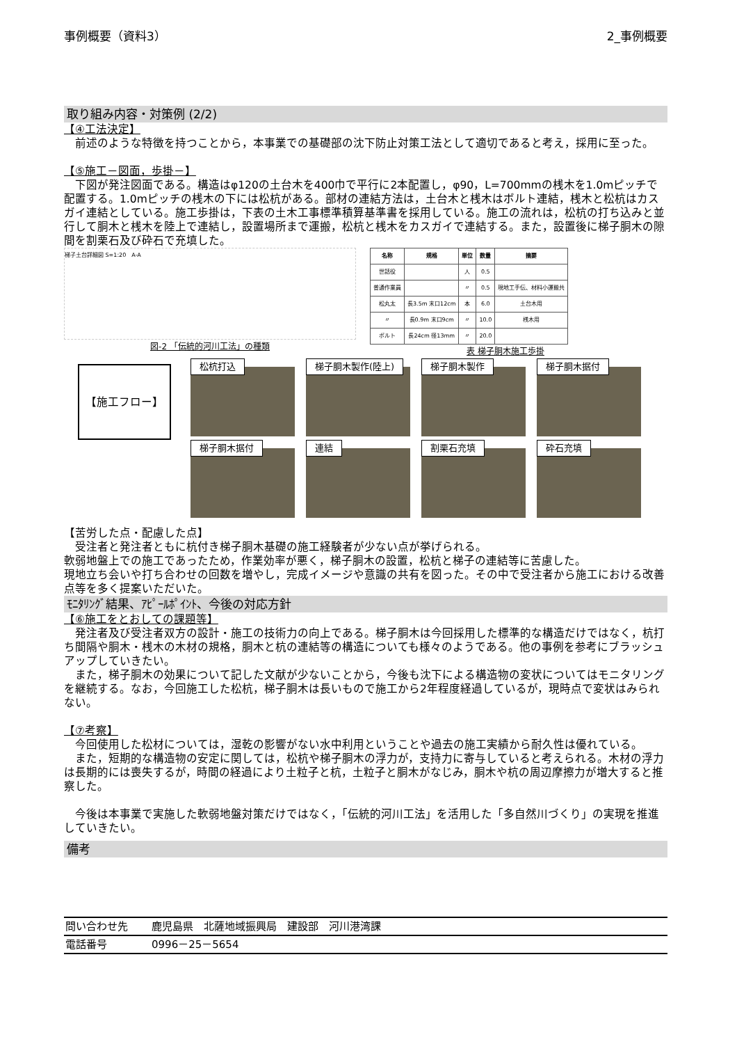事例概要（資料3） 2_事例概要
取り組み内容・対策例 (2/2)
【④工法決定】
　前述のような特徴を持つことから，本事業での基礎部の沈下防止対策工法として適切であると考え，採用に至った。
【⑤施工－図面，歩掛－】
　下図が発注図面である。構造はφ120の土台木を400巾で平行に2本配置し，φ90，L=700mmの桟木を1.0mピッチで配置する。1.0mピッチの桟木の下には松杭がある。部材の連結方法は，土台木と桟木はボルト連結，桟木と松杭はカスガイ連結としている。施工歩掛は，下表の土木工事標準積算基準書を採用している。施工の流れは，松杭の打ち込みと並行して胴木と桟木を陸上で連結し，設置場所まで運搬，松杭と桟木をカスガイで連結する。また，設置後に梯子胴木の隙間を割栗石及び砕石で充填した。
梯子土台詳細図 S=1:20　A-A
図-2 「伝統的河川工法」の種類
| 名称 | 規格 | 単位 | 数量 | 摘要 |
| --- | --- | --- | --- | --- |
| 世話役 | | 人 | 0.5 | |
| 普通作業員 | | 〃 | 0.5 | 現地工手伝、材料小運搬共 |
| 松丸太 | 長3.5m 末口12cm | 本 | 6.0 | 土台木用 |
| 〃 | 長0.9m 末口9cm | 〃 | 10.0 | 桟木用 |
| ボルト | 長24cm 径13mm | 〃 | 20.0 | |
表 梯子胴木施工歩掛
【施工フロー】
松杭打込 梯子胴木製作(陸上) 梯子胴木製作 梯子胴木据付
梯子胴木据付 連結 割栗石充填 砕石充填
【苦労した点・配慮した点】
　受注者と発注者ともに杭付き梯子胴木基礎の施工経験者が少ない点が挙げられる。
軟弱地盤上での施工であったため，作業効率が悪く，梯子胴木の設置，松杭と梯子の連結等に苦慮した。
現地立ち会いや打ち合わせの回数を増やし，完成イメージや意識の共有を図った。その中で受注者から施工における改善点等を多く提案いただいた。
ﾓﾆﾀﾘﾝｸﾞ結果、ｱﾋﾟｰﾙﾎﾟｲﾝﾄ、今後の対応方針
【⑥施工をとおしての課題等】
　発注者及び受注者双方の設計・施工の技術力の向上である。梯子胴木は今回採用した標準的な構造だけではなく，杭打ち間隔や胴木・桟木の木材の規格，胴木と杭の連結等の構造についても様々のようである。他の事例を参考にブラッシュアップしていきたい。
　また，梯子胴木の効果について記した文献が少ないことから，今後も沈下による構造物の変状についてはモニタリングを継続する。なお，今回施工した松杭，梯子胴木は長いもので施工から2年程度経過しているが，現時点で変状はみられない。
【⑦考察】
　今回使用した松材については，湿乾の影響がない水中利用ということや過去の施工実績から耐久性は優れている。
　また，短期的な構造物の安定に関しては，松杭や梯子胴木の浮力が，支持力に寄与していると考えられる。木材の浮力は長期的には喪失するが，時間の経過により土粒子と杭，土粒子と胴木がなじみ，胴木や杭の周辺摩擦力が増大すると推察した。
　今後は本事業で実施した軟弱地盤対策だけではなく，「伝統的河川工法」を活用した「多自然川づくり」の実現を推進していきたい。
備考
| 問い合わせ先 | 鹿児島県 北薩地域振興局 建設部 河川港湾課 |
| 電話番号 | 0996－25－5654 |